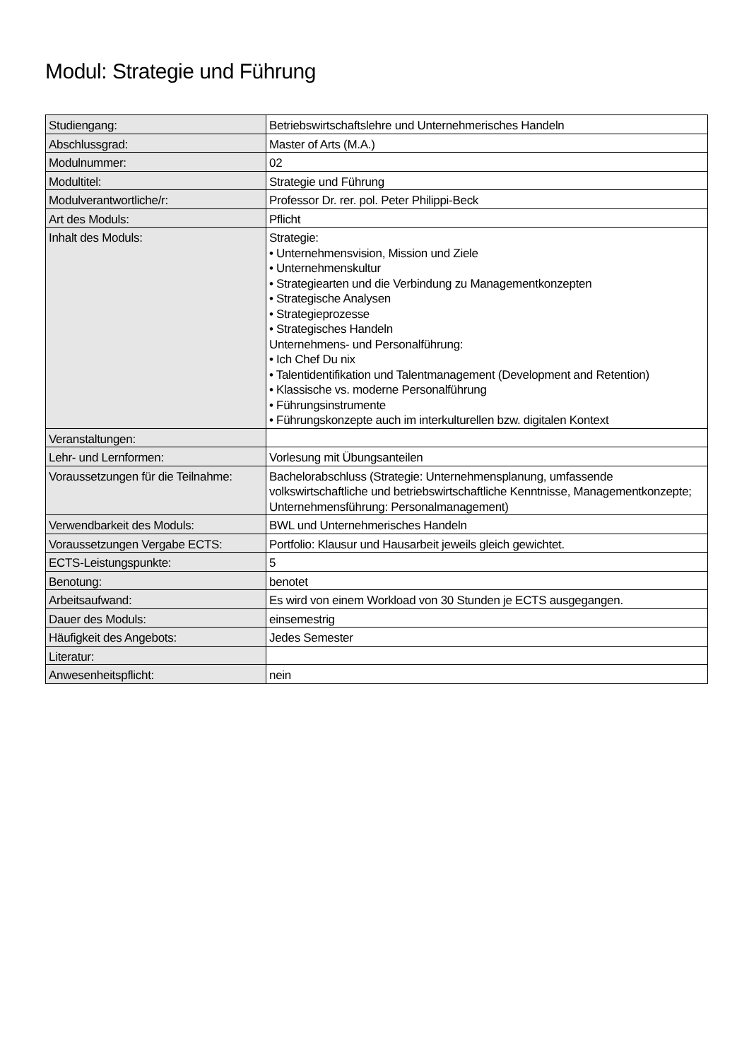Modul: Strategie und Führung
| Studiengang: | Betriebswirtschaftslehre und Unternehmerisches Handeln |
| Abschlussgrad: | Master of Arts (M.A.) |
| Modulnummer: | 02 |
| Modultitel: | Strategie und Führung |
| Modulverantwortliche/r: | Professor Dr. rer. pol. Peter Philippi-Beck |
| Art des Moduls: | Pflicht |
| Inhalt des Moduls: | Strategie: • Unternehmensvision, Mission und Ziele • Unternehmenskultur • Strategiearten und die Verbindung zu Managementkonzepten • Strategische Analysen • Strategieprozesse • Strategisches Handeln Unternehmens- und Personalführung: • Ich Chef Du nix • Talentidentifikation und Talentmanagement (Development and Retention) • Klassische vs. moderne Personalführung • Führungsinstrumente • Führungskonzepte auch im interkulturellen bzw. digitalen Kontext |
| Veranstaltungen: | |
| Lehr- und Lernformen: | Vorlesung mit Übungsanteilen |
| Voraussetzungen für die Teilnahme: | Bachelorabschluss (Strategie: Unternehmensplanung, umfassende volkswirtschaftliche und betriebswirtschaftliche Kenntnisse, Managementkonzepte; Unternehmensführung: Personalmanagement) |
| Verwendbarkeit des Moduls: | BWL und Unternehmerisches Handeln |
| Voraussetzungen Vergabe ECTS: | Portfolio: Klausur und Hausarbeit jeweils gleich gewichtet. |
| ECTS-Leistungspunkte: | 5 |
| Benotung: | benotet |
| Arbeitsaufwand: | Es wird von einem Workload von 30 Stunden je ECTS ausgegangen. |
| Dauer des Moduls: | einsemestrig |
| Häufigkeit des Angebots: | Jedes Semester |
| Literatur: | |
| Anwesenheitspflicht: | nein |